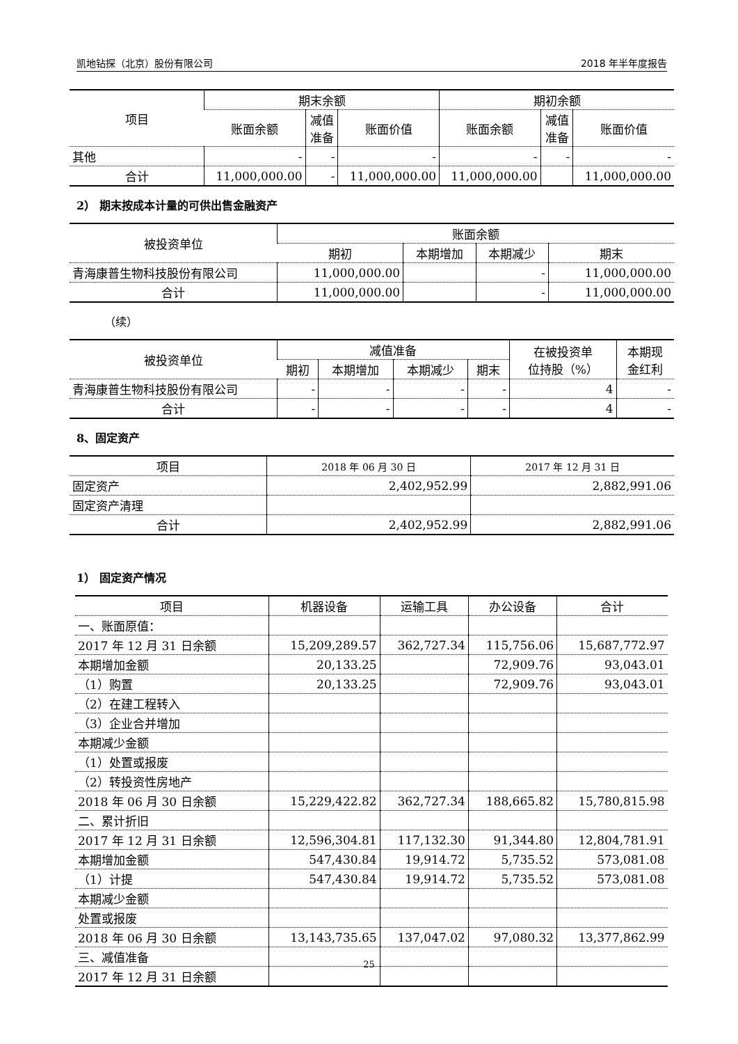凯地钻探（北京）股份有限公司 2018 年半年度报告
| 项目 | 期末余额 | | | 期初余额 | | |
| --- | --- | --- | --- | --- | --- | --- |
| | 账面余额 | 减值 准备 | 账面价值 | 账面余额 | 减值 准备 | 账面价值 |
| 其他 | - | - | - | - | - | - |
| 合计 | 11,000,000.00 | - | 11,000,000.00 | 11,000,000.00 | | 11,000,000.00 |
2） 期末按成本计量的可供出售金融资产
| 被投资单位 | 账面余额 | | | |
| --- | --- | --- | --- | --- |
| | 期初 | 本期增加 | 本期减少 | 期末 |
| 青海康普生物科技股份有限公司 | 11,000,000.00 | | - | 11,000,000.00 |
| 合计 | 11,000,000.00 | | - | 11,000,000.00 |
（续）
| 被投资单位 | 减值准备 | | | | 在被投资单 位持股（%） | 本期现 金红利 |
| --- | --- | --- | --- | --- | --- | --- |
| | 期初 | 本期增加 | 本期减少 | 期末 | | |
| 青海康普生物科技股份有限公司 | - | - | - | - | 4 | - |
| 合计 | - | - | - | - | 4 | - |
8、固定资产
| 项目 | 2018 年 06 月 30 日 | 2017 年 12 月 31 日 |
| --- | --- | --- |
| 固定资产 | 2,402,952.99 | 2,882,991.06 |
| 固定资产清理 | | |
| 合计 | 2,402,952.99 | 2,882,991.06 |
1） 固定资产情况
| 项目 | 机器设备 | 运输工具 | 办公设备 | 合计 |
| --- | --- | --- | --- | --- |
| 一、账面原值： | | | | |
| 2017 年 12 月 31 日余额 | 15,209,289.57 | 362,727.34 | 115,756.06 | 15,687,772.97 |
| 本期增加金额 | 20,133.25 | | 72,909.76 | 93,043.01 |
| （1）购置 | 20,133.25 | | 72,909.76 | 93,043.01 |
| （2）在建工程转入 | | | | |
| （3）企业合并增加 | | | | |
| 本期减少金额 | | | | |
| （1）处置或报废 | | | | |
| （2）转投资性房地产 | | | | |
| 2018 年 06 月 30 日余额 | 15,229,422.82 | 362,727.34 | 188,665.82 | 15,780,815.98 |
| 二、累计折旧 | | | | |
| 2017 年 12 月 31 日余额 | 12,596,304.81 | 117,132.30 | 91,344.80 | 12,804,781.91 |
| 本期增加金额 | 547,430.84 | 19,914.72 | 5,735.52 | 573,081.08 |
| （1）计提 | 547,430.84 | 19,914.72 | 5,735.52 | 573,081.08 |
| 本期减少金额 | | | | |
| 处置或报废 | | | | |
| 2018 年 06 月 30 日余额 | 13,143,735.65 | 137,047.02 | 97,080.32 | 13,377,862.99 |
| 三、减值准备 | | | | |
| 2017 年 12 月 31 日余额 | | | | |
25